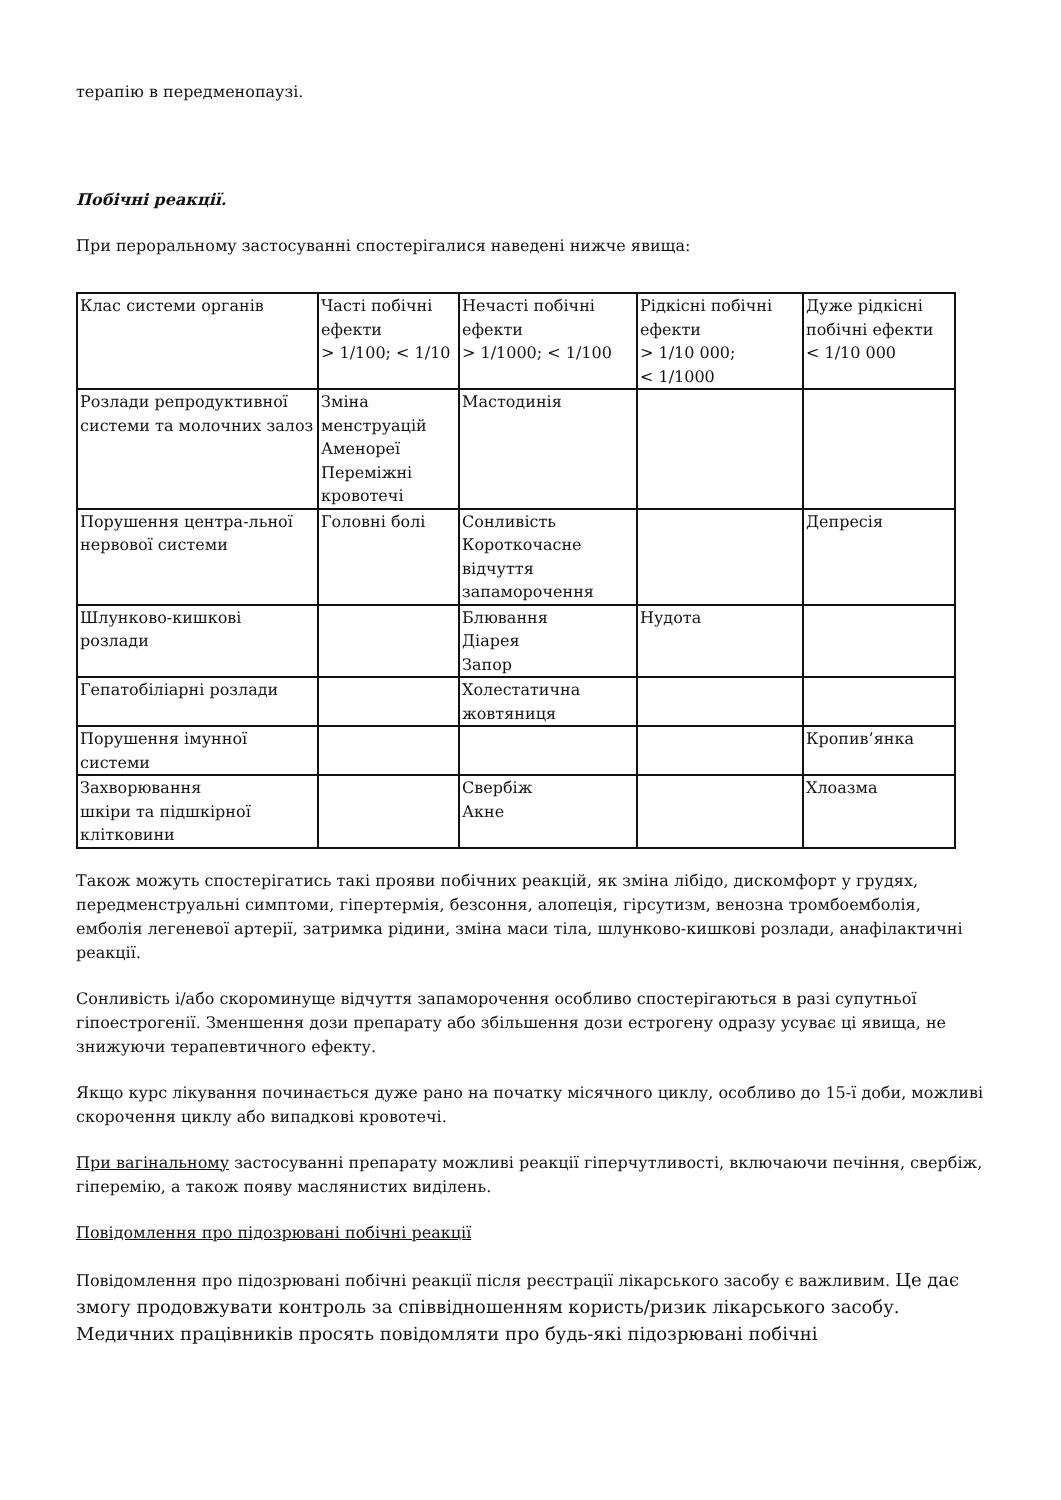терапію в передменопаузі.
Побічні реакції.
При пероральному застосуванні спостерігалися наведені нижче явища:
| Клас системи органів | Часті побічні ефекти > 1/100; < 1/10 | Нечасті побічні ефекти > 1/1000; < 1/100 | Рідкісні побічні ефекти > 1/10 000; < 1/1000 | Дуже рідкісні побічні ефекти < 1/10 000 |
| Розлади репродуктивної системи та молочних залоз | Зміна менструацій Аменореї Переміжні кровотечі | Мастодинія | | |
| Порушення центра-льної нервової системи | Головні болі | Сонливість Короткочасне відчуття запаморочення | | Депресія |
| Шлунково-кишкові розлади | | Блювання Діарея Запор | Нудота | |
| Гепатобіліарні розлади | | Холестатична жовтяниця | | |
| Порушення імунної системи | | | | Кропив’янка |
| Захворювання шкіри та підшкірної клітковини | | Свербіж Акне | | Хлоазма |
Також можуть спостерігатись такі прояви побічних реакцій, як зміна лібідо, дискомфорт у грудях, передменструальні симптоми, гіпертермія, безсоння, алопеція, гірсутизм, венозна тромбоемболія, емболія легеневої артерії, затримка рідини, зміна маси тіла, шлунково-кишкові розлади, анафілактичні реакції.
Сонливість і/або скороминуще відчуття запаморочення особливо спостерігаються в разі супутньої гіпоестрогенії. Зменшення дози препарату або збільшення дози естрогену одразу усуває ці явища, не знижуючи терапевтичного ефекту.
Якщо курс лікування починається дуже рано на початку місячного циклу, особливо до 15-ї доби, можливі скорочення циклу або випадкові кровотечі.
При вагінальному застосуванні препарату можливі реакції гіперчутливості, включаючи печіння, свербіж, гіперемію, а також появу маслянистих виділень.
Повідомлення про підозрювані побічні реакції
Повідомлення про підозрювані побічні реакції після реєстрації лікарського засобу є важливим. Це дає змогу продовжувати контроль за співвідношенням користь/ризик лікарського засобу. Медичних працівників просять повідомляти про будь-які підозрювані побічні